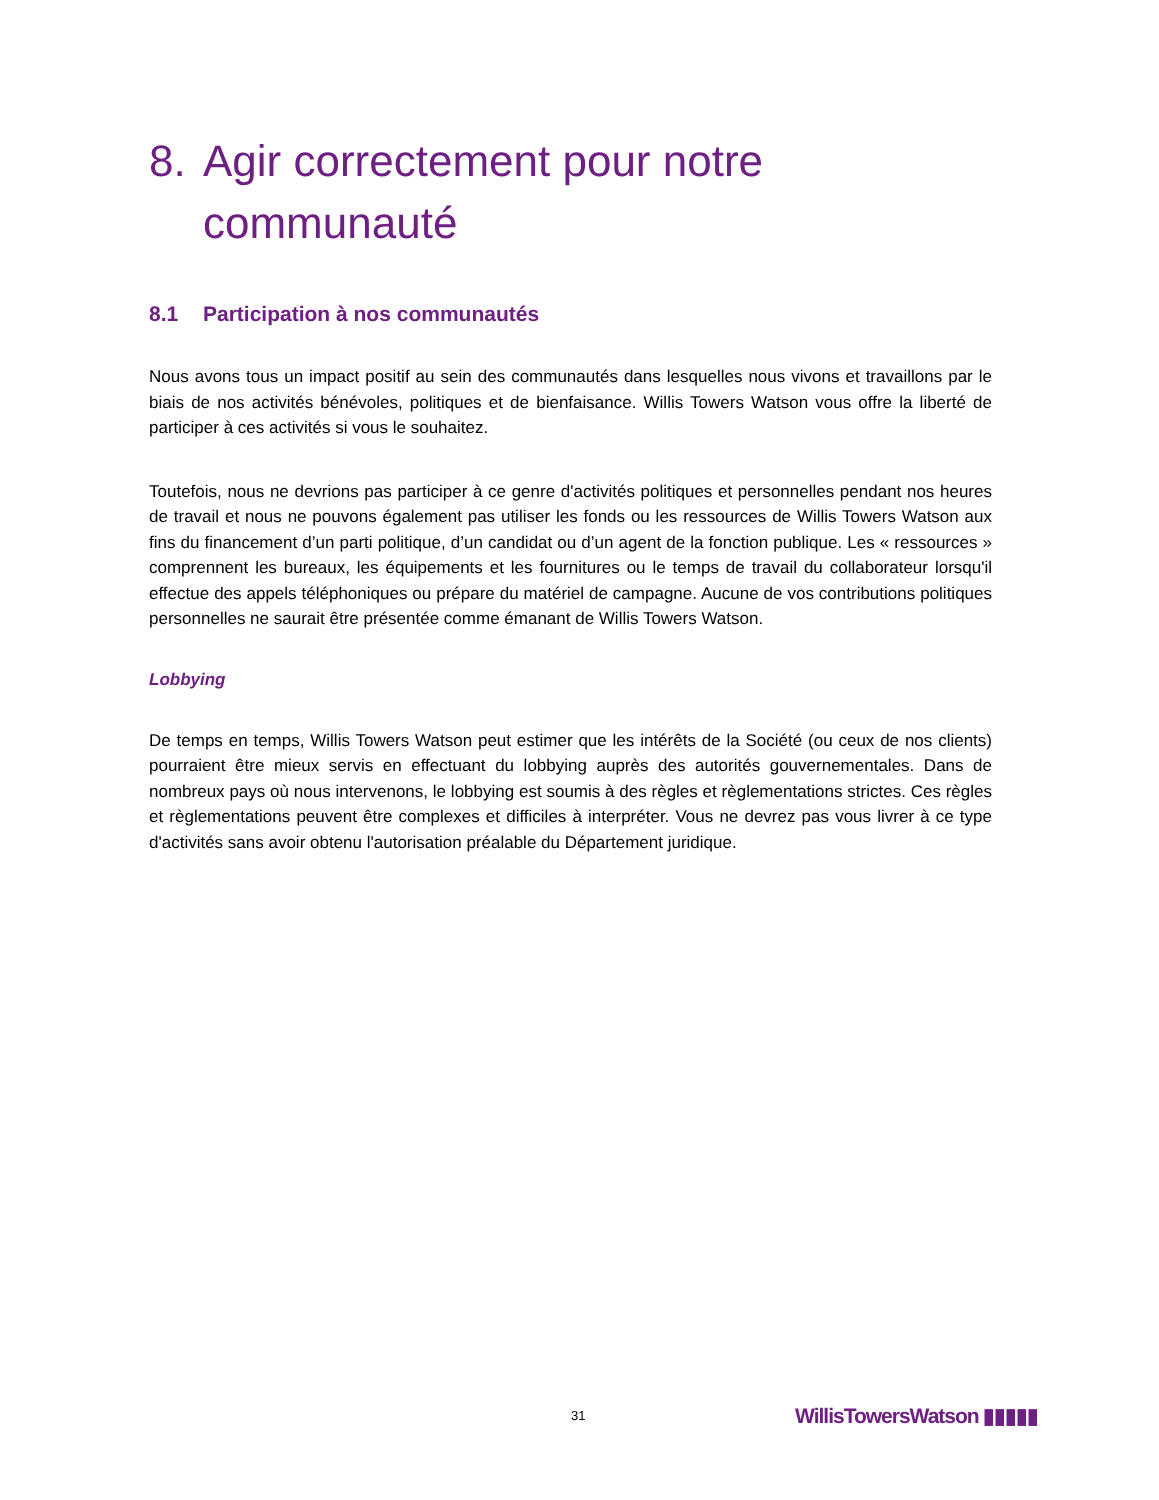8. Agir correctement pour notre communauté
8.1 Participation à nos communautés
Nous avons tous un impact positif au sein des communautés dans lesquelles nous vivons et travaillons par le biais de nos activités bénévoles, politiques et de bienfaisance. Willis Towers Watson vous offre la liberté de participer à ces activités si vous le souhaitez.
Toutefois, nous ne devrions pas participer à ce genre d'activités politiques et personnelles pendant nos heures de travail et nous ne pouvons également pas utiliser les fonds ou les ressources de Willis Towers Watson aux fins du financement d’un parti politique, d’un candidat ou d’un agent de la fonction publique. Les « ressources » comprennent les bureaux, les équipements et les fournitures ou le temps de travail du collaborateur lorsqu'il effectue des appels téléphoniques ou prépare du matériel de campagne. Aucune de vos contributions politiques personnelles ne saurait être présentée comme émanant de Willis Towers Watson.
Lobbying
De temps en temps, Willis Towers Watson peut estimer que les intérêts de la Société (ou ceux de nos clients) pourraient être mieux servis en effectuant du lobbying auprès des autorités gouvernementales. Dans de nombreux pays où nous intervenons, le lobbying est soumis à des règles et règlementations strictes. Ces règles et règlementations peuvent être complexes et difficiles à interpréter. Vous ne devrez pas vous livrer à ce type d'activités sans avoir obtenu l'autorisation préalable du Département juridique.
31 WillisTowersWatson ▮▮▮▮▮